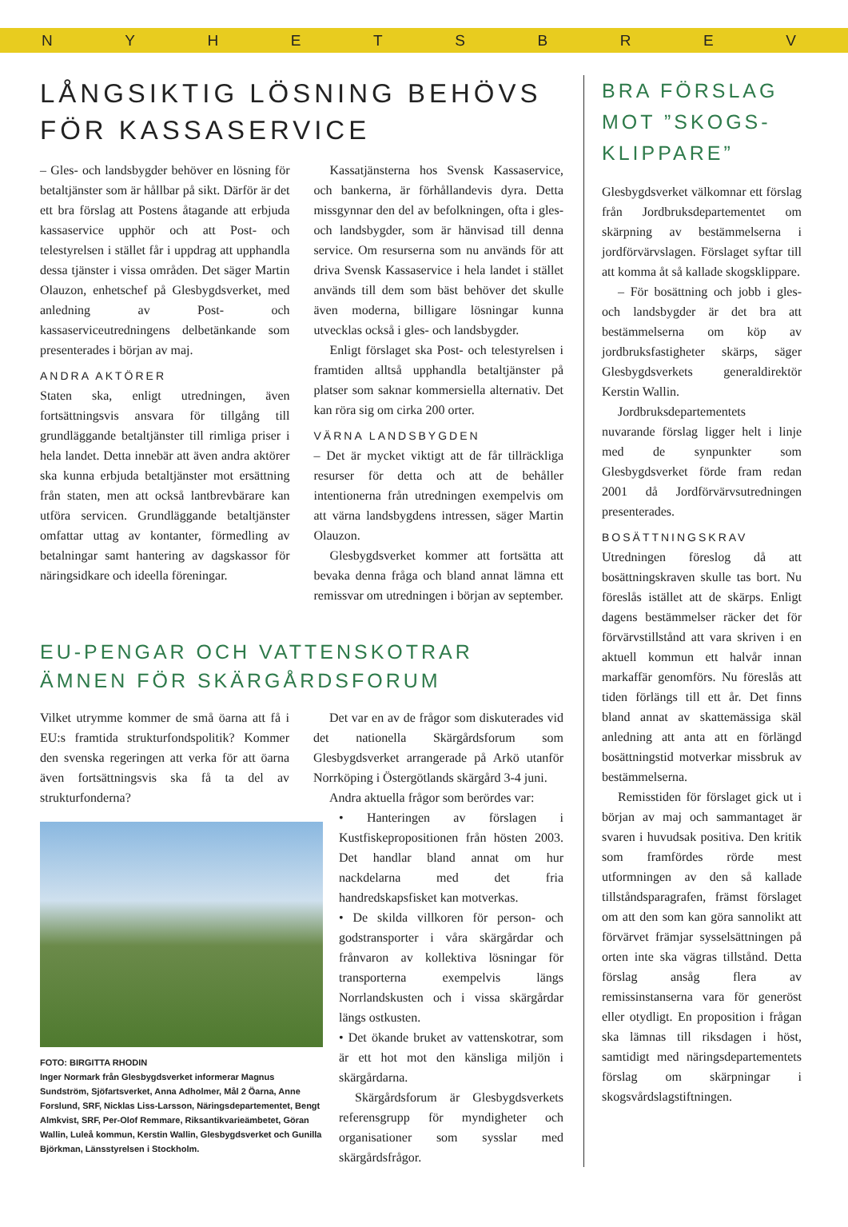NYHETSBREV
LÅNGSIKTIG LÖSNING BEHÖVS FÖR KASSASERVICE
– Gles- och landsbygder behöver en lösning för betaltjänster som är hållbar på sikt. Därför är det ett bra förslag att Postens åtagande att erbjuda kassaservice upphör och att Post- och telestyrelsen i stället får i uppdrag att upphandla dessa tjänster i vissa områden. Det säger Martin Olauzon, enhetschef på Glesbygdsverket, med anledning av Post- och kassaserviceutredningens delbetänkande som presenterades i början av maj.
ANDRA AKTÖRER
Staten ska, enligt utredningen, även fortsättningsvis ansvara för tillgång till grundläggande betaltjänster till rimliga priser i hela landet. Detta innebär att även andra aktörer ska kunna erbjuda betaltjänster mot ersättning från staten, men att också lantbrevbärare kan utföra servicen. Grundläggande betaltjänster omfattar uttag av kontanter, förmedling av betalningar samt hantering av dagskassor för näringsidkare och ideella föreningar.
Kassatjänsterna hos Svensk Kassaservice, och bankerna, är förhållandevis dyra. Detta missgynnar den del av befolkningen, ofta i gles- och landsbygder, som är hänvisad till denna service. Om resurserna som nu används för att driva Svensk Kassaservice i hela landet i stället används till dem som bäst behöver det skulle även moderna, billigare lösningar kunna utvecklas också i gles- och landsbygder.
Enligt förslaget ska Post- och telestyrelsen i framtiden alltså upphandla betaltjänster på platser som saknar kommersiella alternativ. Det kan röra sig om cirka 200 orter.
VÄRNA LANDSBYGDEN
– Det är mycket viktigt att de får tillräckliga resurser för detta och att de behåller intentionerna från utredningen exempelvis om att värna landsbygdens intressen, säger Martin Olauzon.
Glesbygdsverket kommer att fortsätta att bevaka denna fråga och bland annat lämna ett remissvar om utredningen i början av september.
EU-PENGAR OCH VATTENSKOTRAR ÄMNEN FÖR SKÄRGÅRDSFORUM
Vilket utrymme kommer de små öarna att få i EU:s framtida strukturfondspolitik? Kommer den svenska regeringen att verka för att öarna även fortsättningsvis ska få ta del av strukturfonderna?
FOTO: BIRGITTA RHODIN
Inger Normark från Glesbygdsverket informerar Magnus Sundström, Sjöfartsverket, Anna Adholmer, Mål 2 Öarna, Anne Forslund, SRF, Nicklas Liss-Larsson, Näringsdepartementet, Bengt Almkvist, SRF, Per-Olof Remmare, Riksantikvarieämbetet, Göran Wallin, Luleå kommun, Kerstin Wallin, Glesbygdsverket och Gunilla Björkman, Länsstyrelsen i Stockholm.
Det var en av de frågor som diskuterades vid det nationella Skärgårdsforum som Glesbygdsverket arrangerade på Arkö utanför Norrköping i Östergötlands skärgård 3-4 juni.
Andra aktuella frågor som berördes var:
• Hanteringen av förslagen i Kustfiskepropositionen från hösten 2003. Det handlar bland annat om hur nackdelarna med det fria handredskapsfisket kan motverkas.
• De skilda villkoren för person- och godstransporter i våra skärgårdar och frånvaron av kollektiva lösningar för transporterna exempelvis längs Norrlandskusten och i vissa skärgårdar längs ostkusten.
• Det ökande bruket av vattenskotrar, som är ett hot mot den känsliga miljön i skärgårdarna.
Skärgårdsforum är Glesbygdsverkets referensgrupp för myndigheter och organisationer som sysslar med skärgårdsfrågor.
BRA FÖRSLAG MOT ”SKOGS-KLIPPARE”
Glesbygdsverket välkomnar ett förslag från Jordbruksdepartementet om skärpning av bestämmelserna i jordförvärvslagen. Förslaget syftar till att komma åt så kallade skogsklippare.
– För bosättning och jobb i gles- och landsbygder är det bra att bestämmelserna om köp av jordbruksfastigheter skärps, säger Glesbygdsverkets generaldirektör Kerstin Wallin.
Jordbruksdepartementets nuvarande förslag ligger helt i linje med de synpunkter som Glesbygdsverket förde fram redan 2001 då Jordförvärvsutredningen presenterades.
BOSÄTTNINGSKRAV
Utredningen föreslog då att bosättningskraven skulle tas bort. Nu föreslås istället att de skärps. Enligt dagens bestämmelser räcker det för förvärvstillstånd att vara skriven i en aktuell kommun ett halvår innan markaffär genomförs. Nu föreslås att tiden förlängs till ett år. Det finns bland annat av skattemässiga skäl anledning att anta att en förlängd bosättningstid motverkar missbruk av bestämmelserna.
Remisstiden för förslaget gick ut i början av maj och sammantaget är svaren i huvudsak positiva. Den kritik som framfördes rörde mest utformningen av den så kallade tillståndsparagrafen, främst förslaget om att den som kan göra sannolikt att förvärvet främjar sysselsättningen på orten inte ska vägras tillstånd. Detta förslag ansåg flera av remissinstanserna vara för generöst eller otydligt. En proposition i frågan ska lämnas till riksdagen i höst, samtidigt med näringsdepartementets förslag om skärpningar i skogsvårdslagstiftningen.